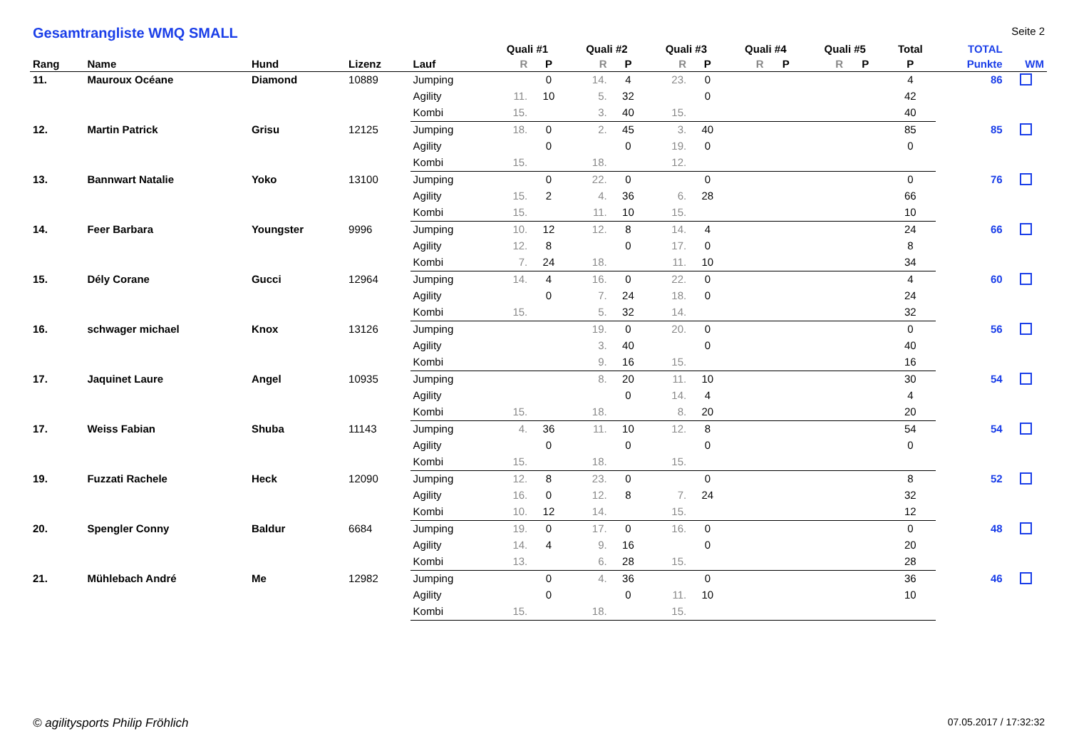Gesamtrangliste WMQ SMALL
Seite 2
| | | | | | Quali #1 | | Quali #2 | | Quali #3 | | Quali #4 | | Quali #5 | | Total | TOTAL | |
| --- | --- | --- | --- | --- | --- | --- | --- | --- | --- | --- | --- | --- | --- | --- | --- | --- | --- |
| Rang | Name | Hund | Lizenz | Lauf | R | P | R | P | R | P | R | P | R | P | P | Punkte | WM |
| 11. | Mauroux Océane | Diamond | 10889 | Jumping | | 0 | 14. | 4 | 23. | 0 | | | | | 4 | 86 | |
| | | | | Agility | 11. | 10 | 5. | 32 | | 0 | | | | | 42 | | |
| | | | | Kombi | 15. | | 3. | 40 | 15. | | | | | | 40 | | |
| 12. | Martin Patrick | Grisu | 12125 | Jumping | 18. | 0 | 2. | 45 | 3. | 40 | | | | | 85 | 85 | |
| | | | | Agility | | 0 | | 0 | 19. | 0 | | | | | 0 | | |
| | | | | Kombi | 15. | | 18. | | 12. | | | | | | | | |
| 13. | Bannwart Natalie | Yoko | 13100 | Jumping | | 0 | 22. | 0 | | 0 | | | | | 0 | 76 | |
| | | | | Agility | 15. | 2 | 4. | 36 | 6. | 28 | | | | | 66 | | |
| | | | | Kombi | 15. | | 11. | 10 | 15. | | | | | | 10 | | |
| 14. | Feer Barbara | Youngster | 9996 | Jumping | 10. | 12 | 12. | 8 | 14. | 4 | | | | | 24 | 66 | |
| | | | | Agility | 12. | 8 | | 0 | 17. | 0 | | | | | 8 | | |
| | | | | Kombi | 7. | 24 | 18. | | 11. | 10 | | | | | 34 | | |
| 15. | Dély Corane | Gucci | 12964 | Jumping | 14. | 4 | 16. | 0 | 22. | 0 | | | | | 4 | 60 | |
| | | | | Agility | | 0 | 7. | 24 | 18. | 0 | | | | | 24 | | |
| | | | | Kombi | 15. | | 5. | 32 | 14. | | | | | | 32 | | |
| 16. | schwager michael | Knox | 13126 | Jumping | | | 19. | 0 | 20. | 0 | | | | | 0 | 56 | |
| | | | | Agility | | | 3. | 40 | | 0 | | | | | 40 | | |
| | | | | Kombi | | | 9. | 16 | 15. | | | | | | 16 | | |
| 17. | Jaquinet Laure | Angel | 10935 | Jumping | | | 8. | 20 | 11. | 10 | | | | | 30 | 54 | |
| | | | | Agility | | | | 0 | 14. | 4 | | | | | 4 | | |
| | | | | Kombi | 15. | | 18. | | 8. | 20 | | | | | 20 | | |
| 17. | Weiss Fabian | Shuba | 11143 | Jumping | 4. | 36 | 11. | 10 | 12. | 8 | | | | | 54 | 54 | |
| | | | | Agility | | 0 | | 0 | | 0 | | | | | 0 | | |
| | | | | Kombi | 15. | | 18. | | 15. | | | | | | | | |
| 19. | Fuzzati Rachele | Heck | 12090 | Jumping | 12. | 8 | 23. | 0 | | 0 | | | | | 8 | 52 | |
| | | | | Agility | 16. | 0 | 12. | 8 | 7. | 24 | | | | | 32 | | |
| | | | | Kombi | 10. | 12 | 14. | | 15. | | | | | | 12 | | |
| 20. | Spengler Conny | Baldur | 6684 | Jumping | 19. | 0 | 17. | 0 | 16. | 0 | | | | | 0 | 48 | |
| | | | | Agility | 14. | 4 | 9. | 16 | | 0 | | | | | 20 | | |
| | | | | Kombi | 13. | | 6. | 28 | 15. | | | | | | 28 | | |
| 21. | Mühlebach André | Me | 12982 | Jumping | | 0 | 4. | 36 | | 0 | | | | | 36 | 46 | |
| | | | | Agility | | 0 | | 0 | 11. | 10 | | | | | 10 | | |
| | | | | Kombi | 15. | | 18. | | 15. | | | | | | | | |
© agilitysports Philip Fröhlich 07.05.2017 / 17:32:32